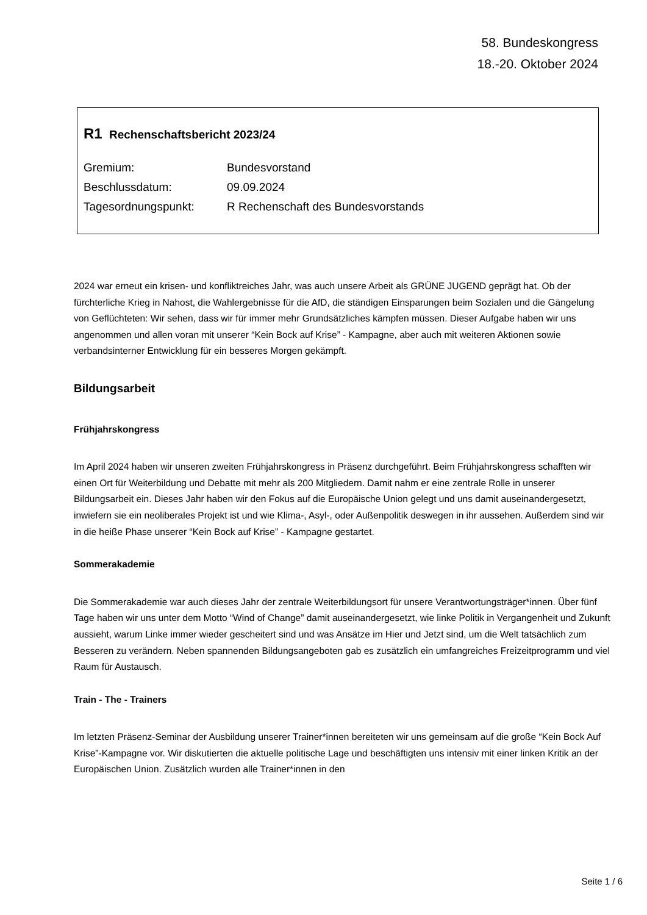58. Bundeskongress
18.-20. Oktober 2024
R1 Rechenschaftsbericht 2023/24
| Gremium: | Bundesvorstand |
| Beschlussdatum: | 09.09.2024 |
| Tagesordnungspunkt: | R Rechenschaft des Bundesvorstands |
2024 war erneut ein krisen- und konfliktreiches Jahr, was auch unsere Arbeit als GRÜNE JUGEND geprägt hat. Ob der fürchterliche Krieg in Nahost, die Wahlergebnisse für die AfD, die ständigen Einsparungen beim Sozialen und die Gängelung von Geflüchteten: Wir sehen, dass wir für immer mehr Grundsätzliches kämpfen müssen. Dieser Aufgabe haben wir uns angenommen und allen voran mit unserer “Kein Bock auf Krise” - Kampagne, aber auch mit weiteren Aktionen sowie verbandsinterner Entwicklung für ein besseres Morgen gekämpft.
Bildungsarbeit
Frühjahrskongress
Im April 2024 haben wir unseren zweiten Frühjahrskongress in Präsenz durchgeführt. Beim Frühjahrskongress schafften wir einen Ort für Weiterbildung und Debatte mit mehr als 200 Mitgliedern. Damit nahm er eine zentrale Rolle in unserer Bildungsarbeit ein. Dieses Jahr haben wir den Fokus auf die Europäische Union gelegt und uns damit auseinandergesetzt, inwiefern sie ein neoliberales Projekt ist und wie Klima-, Asyl-, oder Außenpolitik deswegen in ihr aussehen. Außerdem sind wir in die heiße Phase unserer “Kein Bock auf Krise” - Kampagne gestartet.
Sommerakademie
Die Sommerakademie war auch dieses Jahr der zentrale Weiterbildungsort für unsere Verantwortungsträger*innen. Über fünf Tage haben wir uns unter dem Motto “Wind of Change” damit auseinandergesetzt, wie linke Politik in Vergangenheit und Zukunft aussieht, warum Linke immer wieder gescheitert sind und was Ansätze im Hier und Jetzt sind, um die Welt tatsächlich zum Besseren zu verändern. Neben spannenden Bildungsangeboten gab es zusätzlich ein umfangreiches Freizeitprogramm und viel Raum für Austausch.
Train - The - Trainers
Im letzten Präsenz-Seminar der Ausbildung unserer Trainer*innen bereiteten wir uns gemeinsam auf die große “Kein Bock Auf Krise”-Kampagne vor. Wir diskutierten die aktuelle politische Lage und beschäftigten uns intensiv mit einer linken Kritik an der Europäischen Union. Zusätzlich wurden alle Trainer*innen in den
Seite 1 / 6